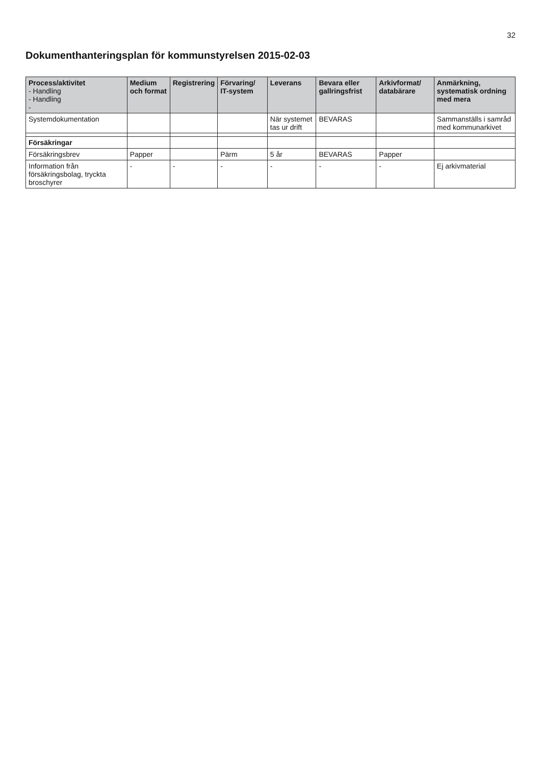32
Dokumenthanteringsplan för kommunstyrelsen 2015-02-03
| Process/aktivitet - Handling - Handling - | Medium och format | Registrering | Förvaring/ IT-system | Leverans | Bevara eller gallringsfrist | Arkivformat/ databärare | Anmärkning, systematisk ordning med mera |
| --- | --- | --- | --- | --- | --- | --- | --- |
| Systemdokumentation | | | | När systemet tas ur drift | BEVARAS | | Sammanställs i samråd med kommunarkivet |
| Försäkringar | | | | | | | |
| Försäkringsbrev | Papper | | Pärm | 5 år | BEVARAS | Papper | |
| Information från försäkringsbolag, tryckta broschyrer | - | - | - | - | - | - | Ej arkivmaterial |